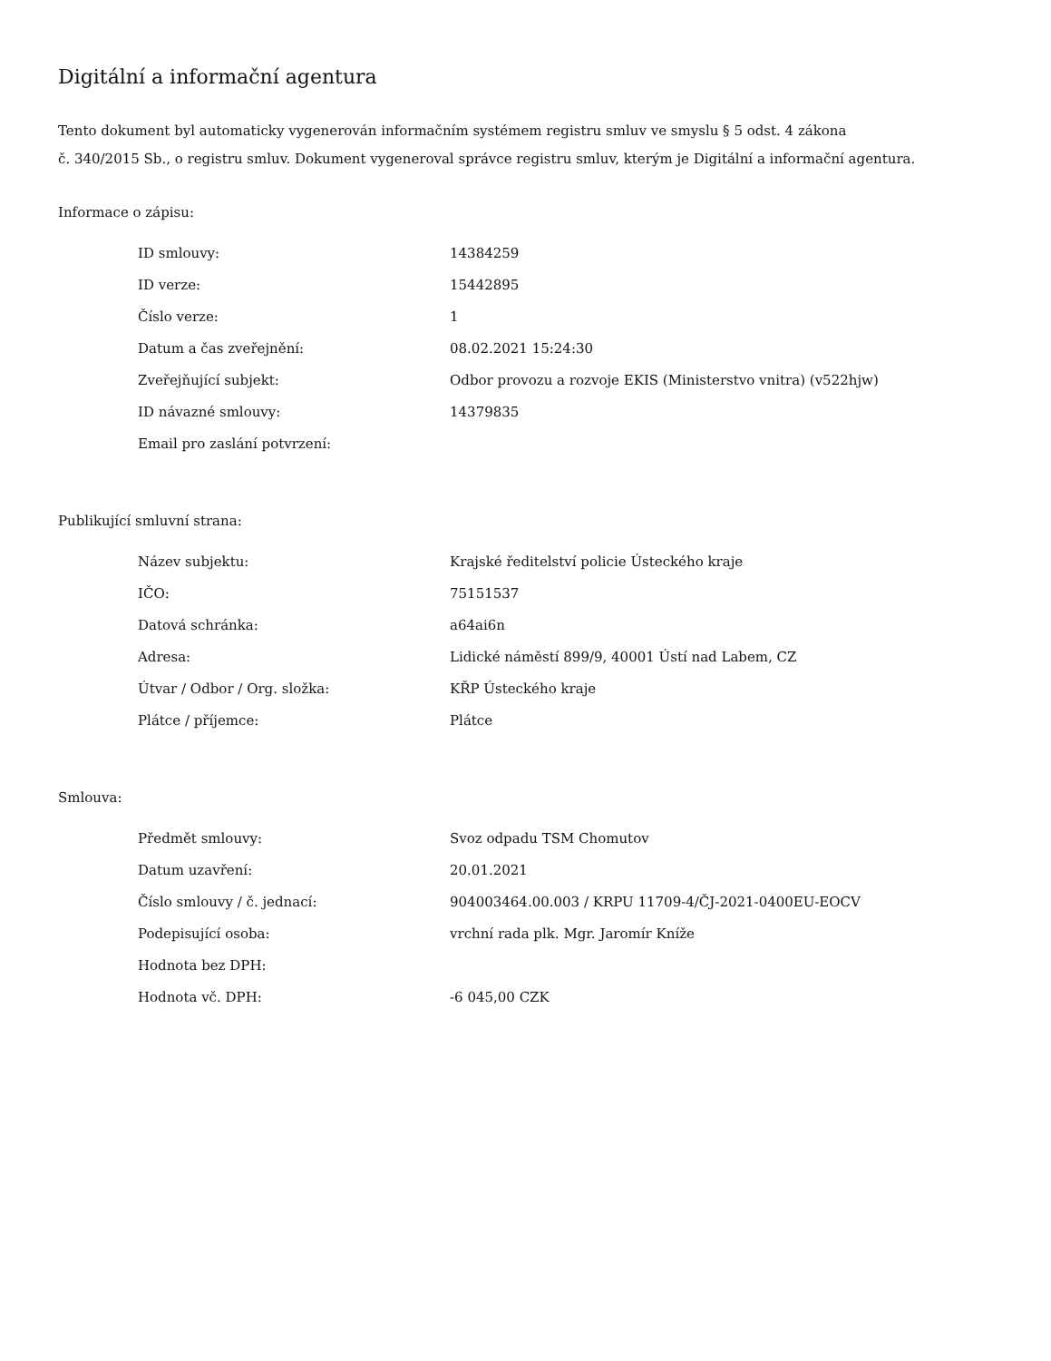Digitální a informační agentura
Tento dokument byl automaticky vygenerován informačním systémem registru smluv ve smyslu § 5 odst. 4 zákona
č. 340/2015 Sb., o registru smluv. Dokument vygeneroval správce registru smluv, kterým je Digitální a informační agentura.
Informace o zápisu:
| ID smlouvy: | 14384259 |
| ID verze: | 15442895 |
| Číslo verze: | 1 |
| Datum a čas zveřejnění: | 08.02.2021 15:24:30 |
| Zveřejňující subjekt: | Odbor provozu a rozvoje EKIS (Ministerstvo vnitra) (v522hjw) |
| ID návazné smlouvy: | 14379835 |
| Email pro zaslání potvrzení: | |
Publikující smluvní strana:
| Název subjektu: | Krajské ředitelství policie Ústeckého kraje |
| IČO: | 75151537 |
| Datová schránka: | a64ai6n |
| Adresa: | Lidické náměstí 899/9, 40001 Ústí nad Labem, CZ |
| Útvar / Odbor / Org. složka: | KŘP Ústeckého kraje |
| Plátce / příjemce: | Plátce |
Smlouva:
| Předmět smlouvy: | Svoz odpadu TSM Chomutov |
| Datum uzavření: | 20.01.2021 |
| Číslo smlouvy / č. jednací: | 904003464.00.003 / KRPU 11709-4/ČJ-2021-0400EU-EOCV |
| Podepisující osoba: | vrchní rada plk. Mgr. Jaromír Kníže |
| Hodnota bez DPH: | |
| Hodnota vč. DPH: | -6 045,00 CZK |